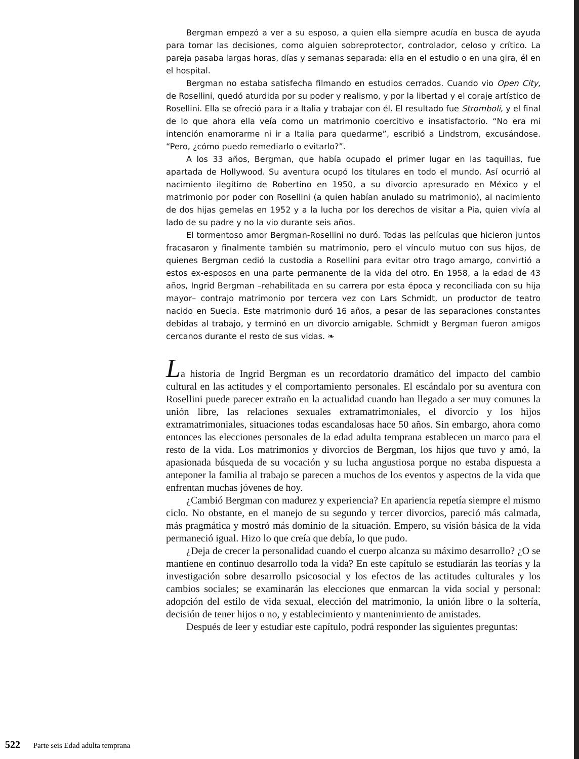Bergman empezó a ver a su esposo, a quien ella siempre acudía en busca de ayuda para tomar las decisiones, como alguien sobreprotector, controlador, celoso y crítico. La pareja pasaba largas horas, días y semanas separada: ella en el estudio o en una gira, él en el hospital.
Bergman no estaba satisfecha filmando en estudios cerrados. Cuando vio Open City, de Rosellini, quedó aturdida por su poder y realismo, y por la libertad y el coraje artístico de Rosellini. Ella se ofreció para ir a Italia y trabajar con él. El resultado fue Stromboli, y el final de lo que ahora ella veía como un matrimonio coercitivo e insatisfactorio. “No era mi intención enamorarme ni ir a Italia para quedarme”, escribió a Lindstrom, excusándose. “Pero, ¿cómo puedo remediarlo o evitarlo?”.
A los 33 años, Bergman, que había ocupado el primer lugar en las taquillas, fue apartada de Hollywood. Su aventura ocupó los titulares en todo el mundo. Así ocurrió al nacimiento ilegítimo de Robertino en 1950, a su divorcio apresurado en México y el matrimonio por poder con Rosellini (a quien habían anulado su matrimonio), al nacimiento de dos hijas gemelas en 1952 y a la lucha por los derechos de visitar a Pia, quien vivía al lado de su padre y no la vio durante seis años.
El tormentoso amor Bergman-Rosellini no duró. Todas las películas que hicieron juntos fracasaron y finalmente también su matrimonio, pero el vínculo mutuo con sus hijos, de quienes Bergman cedió la custodia a Rosellini para evitar otro trago amargo, convirtió a estos ex-esposos en una parte permanente de la vida del otro. En 1958, a la edad de 43 años, Ingrid Bergman –rehabilitada en su carrera por esta época y reconciliada con su hija mayor– contrajo matrimonio por tercera vez con Lars Schmidt, un productor de teatro nacido en Suecia. Este matrimonio duró 16 años, a pesar de las separaciones constantes debidas al trabajo, y terminó en un divorcio amigable. Schmidt y Bergman fueron amigos cercanos durante el resto de sus vidas. ❧
La historia de Ingrid Bergman es un recordatorio dramático del impacto del cambio cultural en las actitudes y el comportamiento personales. El escándalo por su aventura con Rosellini puede parecer extraño en la actualidad cuando han llegado a ser muy comunes la unión libre, las relaciones sexuales extramatrimoniales, el divorcio y los hijos extramatrimoniales, situaciones todas escandalosas hace 50 años. Sin embargo, ahora como entonces las elecciones personales de la edad adulta temprana establecen un marco para el resto de la vida. Los matrimonios y divorcios de Bergman, los hijos que tuvo y amó, la apasionada búsqueda de su vocación y su lucha angustiosa porque no estaba dispuesta a anteponer la familia al trabajo se parecen a muchos de los eventos y aspectos de la vida que enfrentan muchas jóvenes de hoy.
¿Cambió Bergman con madurez y experiencia? En apariencia repetía siempre el mismo ciclo. No obstante, en el manejo de su segundo y tercer divorcios, pareció más calmada, más pragmática y mostró más dominio de la situación. Empero, su visión básica de la vida permaneció igual. Hizo lo que creía que debía, lo que pudo.
¿Deja de crecer la personalidad cuando el cuerpo alcanza su máximo desarrollo? ¿O se mantiene en continuo desarrollo toda la vida? En este capítulo se estudiarán las teorías y la investigación sobre desarrollo psicosocial y los efectos de las actitudes culturales y los cambios sociales; se examinarán las elecciones que enmarcan la vida social y personal: adopción del estilo de vida sexual, elección del matrimonio, la unión libre o la soltería, decisión de tener hijos o no, y establecimiento y mantenimiento de amistades.
Después de leer y estudiar este capítulo, podrá responder las siguientes preguntas:
522 Parte seis Edad adulta temprana